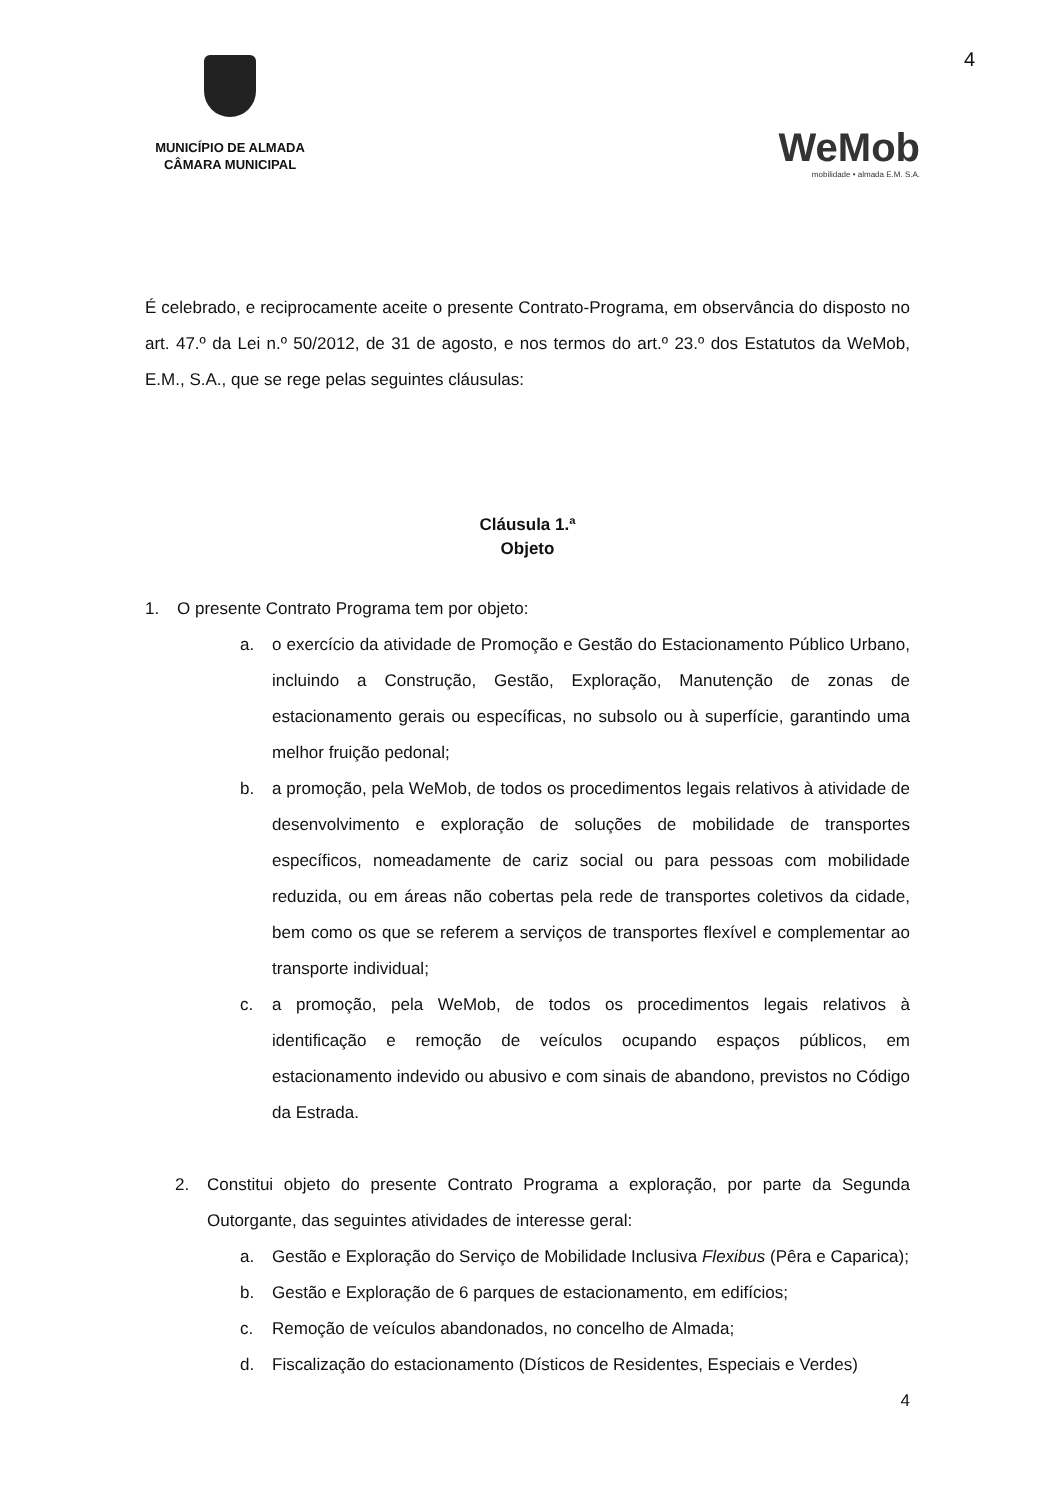4
MUNICÍPIO DE ALMADA
CÂMARA MUNICIPAL
WeMob
mobilidade • almada E.M. S.A.
É celebrado, e reciprocamente aceite o presente Contrato-Programa, em observância do disposto no art. 47.º da Lei n.º 50/2012, de 31 de agosto, e nos termos do art.º 23.º dos Estatutos da WeMob, E.M., S.A., que se rege pelas seguintes cláusulas:
Cláusula 1.ª
Objeto
1. O presente Contrato Programa tem por objeto:
a. o exercício da atividade de Promoção e Gestão do Estacionamento Público Urbano, incluindo a Construção, Gestão, Exploração, Manutenção de zonas de estacionamento gerais ou específicas, no subsolo ou à superfície, garantindo uma melhor fruição pedonal;
b. a promoção, pela WeMob, de todos os procedimentos legais relativos à atividade de desenvolvimento e exploração de soluções de mobilidade de transportes específicos, nomeadamente de cariz social ou para pessoas com mobilidade reduzida, ou em áreas não cobertas pela rede de transportes coletivos da cidade, bem como os que se referem a serviços de transportes flexível e complementar ao transporte individual;
c. a promoção, pela WeMob, de todos os procedimentos legais relativos à identificação e remoção de veículos ocupando espaços públicos, em estacionamento indevido ou abusivo e com sinais de abandono, previstos no Código da Estrada.
2. Constitui objeto do presente Contrato Programa a exploração, por parte da Segunda Outorgante, das seguintes atividades de interesse geral:
a. Gestão e Exploração do Serviço de Mobilidade Inclusiva Flexibus (Pêra e Caparica);
b. Gestão e Exploração de 6 parques de estacionamento, em edifícios;
c. Remoção de veículos abandonados, no concelho de Almada;
d. Fiscalização do estacionamento (Dísticos de Residentes, Especiais e Verdes)
4